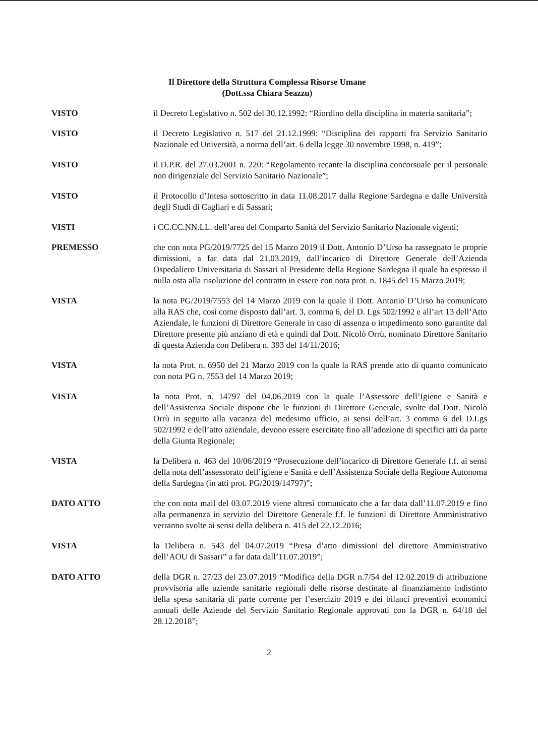Il Direttore della Struttura Complessa Risorse Umane
(Dott.ssa Chiara Seazzu)
VISTO il Decreto Legislativo n. 502 del 30.12.1992: “Riordino della disciplina in materia sanitaria”;
VISTO il Decreto Legislativo n. 517 del 21.12.1999: “Disciplina dei rapporti fra Servizio Sanitario Nazionale ed Università, a norma dell’art. 6 della legge 30 novembre 1998, n. 419”;
VISTO il D.P.R. del 27.03.2001 n. 220: “Regolamento recante la disciplina concorsuale per il personale non dirigenziale del Servizio Sanitario Nazionale”;
VISTO il Protocollo d’Intesa sottoscritto in data 11.08.2017 dalla Regione Sardegna e dalle Università degli Studi di Cagliari e di Sassari;
VISTI i CC.CC.NN.LL. dell’area del Comparto Sanità del Servizio Sanitario Nazionale vigenti;
PREMESSO che con nota PG/2019/7725 del 15 Marzo 2019 il Dott. Antonio D’Urso ha rassegnato le proprie dimissioni, a far data dal 21.03.2019, dall’incarico di Direttore Generale dell’Azienda Ospedaliero Universitaria di Sassari al Presidente della Regione Sardegna il quale ha espresso il nulla osta alla risoluzione del contratto in essere con nota prot. n. 1845 del 15 Marzo 2019;
VISTA la nota PG/2019/7553 del 14 Marzo 2019 con la quale il Dott. Antonio D’Urso ha comunicato alla RAS che, così come disposto dall’art. 3, comma 6, del D. Lgs 502/1992 e all’art 13 dell’Atto Aziendale, le funzioni di Direttore Generale in caso di assenza o impedimento sono garantite dal Direttore presente più anziano di età e quindi dal Dott. Nicolò Orrù, nominato Direttore Sanitario di questa Azienda con Delibera n. 393 del 14/11/2016;
VISTA la nota Prot. n. 6950 del 21 Marzo 2019 con la quale la RAS prende atto di quanto comunicato con nota PG n. 7553 del 14 Marzo 2019;
VISTA la nota Prot. n. 14797 del 04.06.2019 con la quale l’Assessore dell’Igiene e Sanità e dell’Assistenza Sociale dispone che le funzioni di Direttore Generale, svolte dal Dott. Nicolò Orrù in seguito alla vacanza del medesimo ufficio, ai sensi dell’art. 3 comma 6 del D.Lgs 502/1992 e dell’atto aziendale, devono essere esercitate fino all’adozione di specifici atti da parte della Giunta Regionale;
VISTA la Delibera n. 463 del 10/06/2019 “Prosecuzione dell’incarico di Direttore Generale f.f. ai sensi della nota dell’assessorato dell’igiene e Sanità e dell’Assistenza Sociale della Regione Autonoma della Sardegna (in atti prot. PG/2019/14797)”;
DATO ATTO che con nota mail del 03.07.2019 viene altresì comunicato che a far data dall’11.07.2019 e fino alla permanenza in servizio del Direttore Generale f.f. le funzioni di Direttore Amministrativo verranno svolte ai sensi della delibera n. 415 del 22.12.2016;
VISTA la Delibera n. 543 del 04.07.2019 “Presa d’atto dimissioni del direttore Amministrativo dell’AOU di Sassari” a far data dall’11.07.2019”;
DATO ATTO della DGR n. 27/23 del 23.07.2019 “Modifica della DGR n.7/54 del 12.02.2019 di attribuzione provvisoria alle aziende sanitarie regionali delle risorse destinate al finanziamento indistinto della spesa sanitaria di parte corrente per l’esercizio 2019 e dei bilanci preventivi economici annuali delle Aziende del Servizio Sanitario Regionale approvati con la DGR n. 64/18 del 28.12.2018”;
2